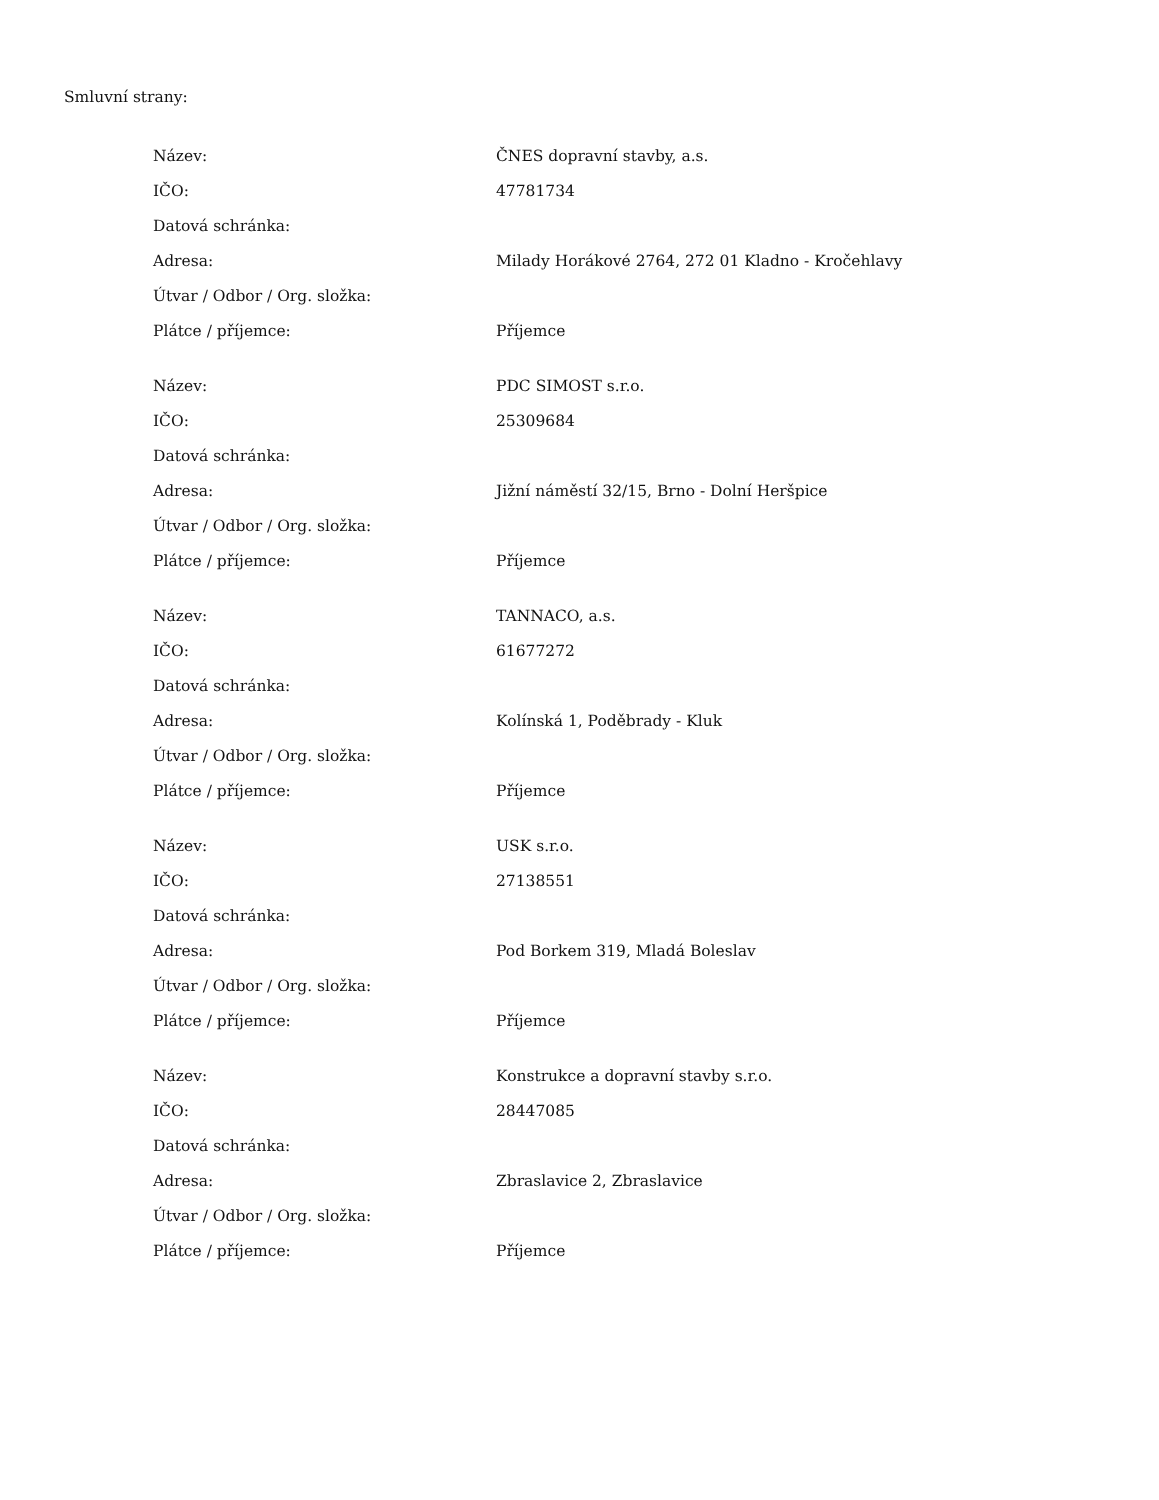Smluvní strany:
| Název: | ČNES dopravní stavby, a.s. |
| IČO: | 47781734 |
| Datová schránka: | |
| Adresa: | Milady Horákové 2764, 272 01 Kladno - Kročehlavy |
| Útvar / Odbor / Org. složka: | |
| Plátce / příjemce: | Příjemce |
| Název: | PDC SIMOST s.r.o. |
| IČO: | 25309684 |
| Datová schránka: | |
| Adresa: | Jižní náměstí 32/15, Brno - Dolní Heršpice |
| Útvar / Odbor / Org. složka: | |
| Plátce / příjemce: | Příjemce |
| Název: | TANNACO, a.s. |
| IČO: | 61677272 |
| Datová schránka: | |
| Adresa: | Kolínská 1, Poděbrady - Kluk |
| Útvar / Odbor / Org. složka: | |
| Plátce / příjemce: | Příjemce |
| Název: | USK s.r.o. |
| IČO: | 27138551 |
| Datová schránka: | |
| Adresa: | Pod Borkem 319, Mladá Boleslav |
| Útvar / Odbor / Org. složka: | |
| Plátce / příjemce: | Příjemce |
| Název: | Konstrukce a dopravní stavby s.r.o. |
| IČO: | 28447085 |
| Datová schránka: | |
| Adresa: | Zbraslavice 2, Zbraslavice |
| Útvar / Odbor / Org. složka: | |
| Plátce / příjemce: | Příjemce |